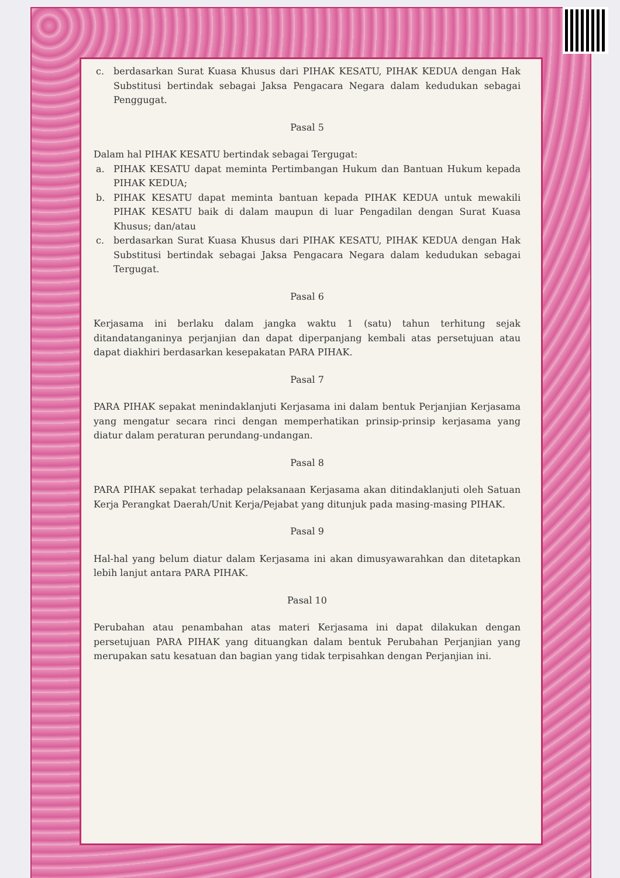c. berdasarkan Surat Kuasa Khusus dari PIHAK KESATU, PIHAK KEDUA dengan Hak Substitusi bertindak sebagai Jaksa Pengacara Negara dalam kedudukan sebagai Penggugat.
Pasal 5
Dalam hal PIHAK KESATU bertindak sebagai Tergugat:
a. PIHAK KESATU dapat meminta Pertimbangan Hukum dan Bantuan Hukum kepada PIHAK KEDUA;
b. PIHAK KESATU dapat meminta bantuan kepada PIHAK KEDUA untuk mewakili PIHAK KESATU baik di dalam maupun di luar Pengadilan dengan Surat Kuasa Khusus; dan/atau
c. berdasarkan Surat Kuasa Khusus dari PIHAK KESATU, PIHAK KEDUA dengan Hak Substitusi bertindak sebagai Jaksa Pengacara Negara dalam kedudukan sebagai Tergugat.
Pasal 6
Kerjasama ini berlaku dalam jangka waktu 1 (satu) tahun terhitung sejak ditandatanganinya perjanjian dan dapat diperpanjang kembali atas persetujuan atau dapat diakhiri berdasarkan kesepakatan PARA PIHAK.
Pasal 7
PARA PIHAK sepakat menindaklanjuti Kerjasama ini dalam bentuk Perjanjian Kerjasama yang mengatur secara rinci dengan memperhatikan prinsip-prinsip kerjasama yang diatur dalam peraturan perundang-undangan.
Pasal 8
PARA PIHAK sepakat terhadap pelaksanaan Kerjasama akan ditindaklanjuti oleh Satuan Kerja Perangkat Daerah/Unit Kerja/Pejabat yang ditunjuk pada masing-masing PIHAK.
Pasal 9
Hal-hal yang belum diatur dalam Kerjasama ini akan dimusyawarahkan dan ditetapkan lebih lanjut antara PARA PIHAK.
Pasal 10
Perubahan atau penambahan atas materi Kerjasama ini dapat dilakukan dengan persetujuan PARA PIHAK yang dituangkan dalam bentuk Perubahan Perjanjian yang merupakan satu kesatuan dan bagian yang tidak terpisahkan dengan Perjanjian ini.